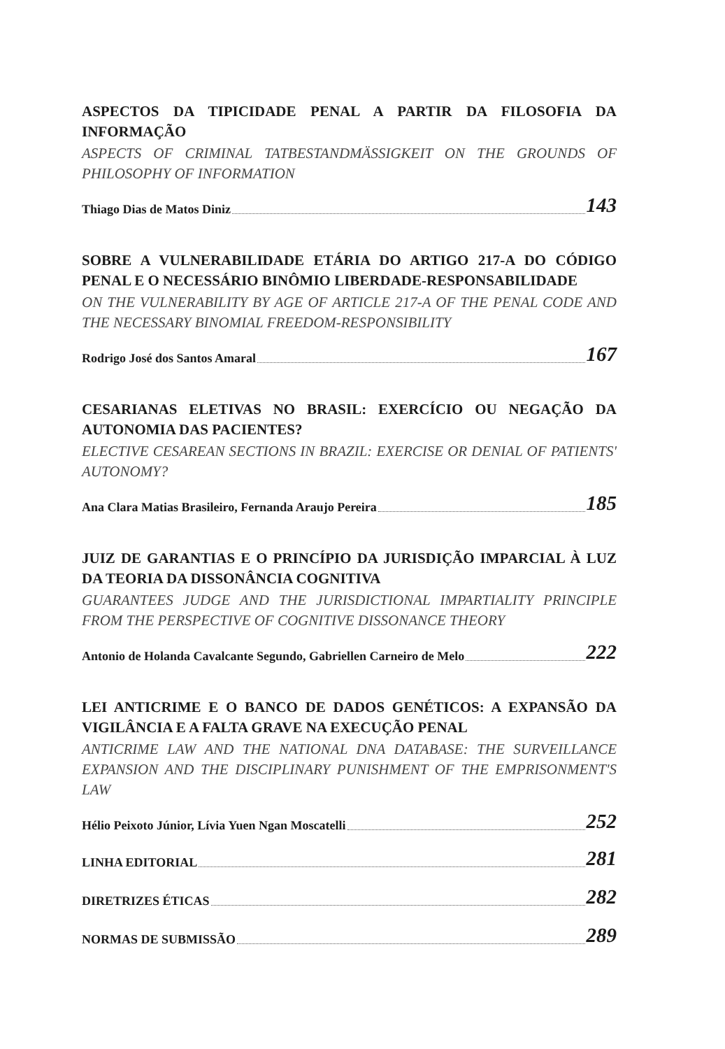ASPECTOS DA TIPICIDADE PENAL A PARTIR DA FILOSOFIA DA INFORMAÇÃO
ASPECTS OF CRIMINAL TATBESTANDMÄSSIGKEIT ON THE GROUNDS OF PHILOSOPHY OF INFORMATION
Thiago Dias de Matos Diniz 143
SOBRE A VULNERABILIDADE ETÁRIA DO ARTIGO 217-A DO CÓDIGO PENAL E O NECESSÁRIO BINÔMIO LIBERDADE-RESPONSABILIDADE
ON THE VULNERABILITY BY AGE OF ARTICLE 217-A OF THE PENAL CODE AND THE NECESSARY BINOMIAL FREEDOM-RESPONSIBILITY
Rodrigo José dos Santos Amaral 167
CESARIANAS ELETIVAS NO BRASIL: EXERCÍCIO OU NEGAÇÃO DA AUTONOMIA DAS PACIENTES?
ELECTIVE CESAREAN SECTIONS IN BRAZIL: EXERCISE OR DENIAL OF PATIENTS' AUTONOMY?
Ana Clara Matias Brasileiro, Fernanda Araujo Pereira 185
JUIZ DE GARANTIAS E O PRINCÍPIO DA JURISDIÇÃO IMPARCIAL À LUZ DA TEORIA DA DISSONÂNCIA COGNITIVA
GUARANTEES JUDGE AND THE JURISDICTIONAL IMPARTIALITY PRINCIPLE FROM THE PERSPECTIVE OF COGNITIVE DISSONANCE THEORY
Antonio de Holanda Cavalcante Segundo, Gabriellen Carneiro de Melo 222
LEI ANTICRIME E O BANCO DE DADOS GENÉTICOS: A EXPANSÃO DA VIGILÂNCIA E A FALTA GRAVE NA EXECUÇÃO PENAL
ANTICRIME LAW AND THE NATIONAL DNA DATABASE: THE SURVEILLANCE EXPANSION AND THE DISCIPLINARY PUNISHMENT OF THE EMPRISONMENT'S LAW
Hélio Peixoto Júnior, Lívia Yuen Ngan Moscatelli 252
LINHA EDITORIAL 281
DIRETRIZES ÉTICAS 282
NORMAS DE SUBMISSÃO 289